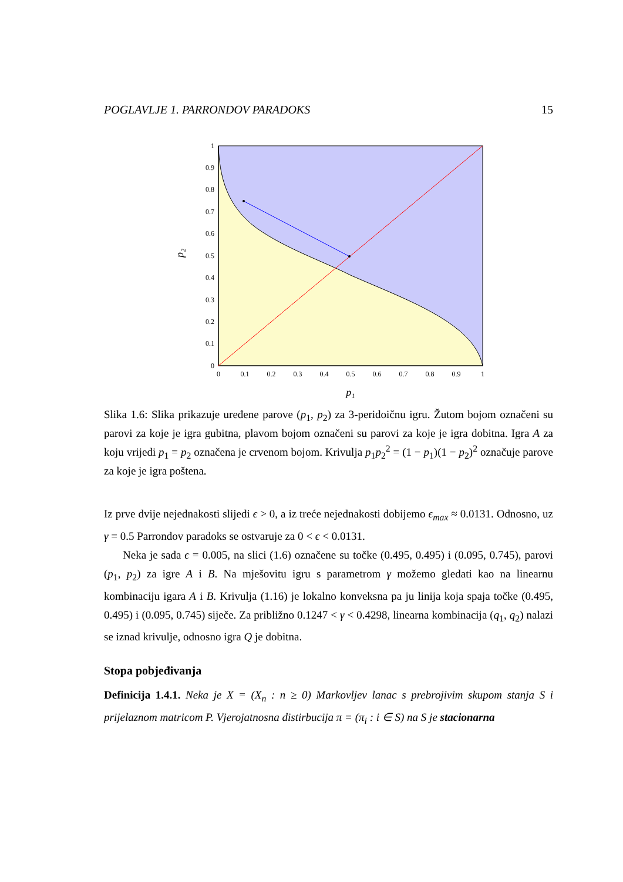POGLAVLJE 1. PARRONDOV PARADOKS 15
1
0.9
0.8
0.7
0.6
0.5
0.4
0.3
0.2
0.1
0
0
0.1
0.2
0.3
0.4
0.5
0.6
0.7
0.8
0.9
1
p₁
p₂
Slika 1.6: Slika prikazuje uređene parove (p<sub>1</sub>, p<sub>2</sub>) za 3-peridoičnu igru. Žutom bojom označeni su parovi za koje je igra gubitna, plavom bojom označeni su parovi za koje je igra dobitna. Igra A za koju vrijedi p<sub>1</sub> = p<sub>2</sub> označena je crvenom bojom. Krivulja p<sub>1</sub>p<sub>2</sub><sup>2</sup> = (1 − p<sub>1</sub>)(1 − p<sub>2</sub>)<sup>2</sup> označuje parove za koje je igra poštena.
Iz prve dvije nejednakosti slijedi ϵ > 0, a iz treće nejednakosti dobijemo ϵ<sub>max</sub> ≈ 0.0131. Odnosno, uz γ = 0.5 Parrondov paradoks se ostvaruje za 0 < ϵ < 0.0131.
Neka je sada ϵ = 0.005, na slici (1.6) označene su točke (0.495, 0.495) i (0.095, 0.745), parovi (p<sub>1</sub>, p<sub>2</sub>) za igre A i B. Na mješovitu igru s parametrom γ možemo gledati kao na linearnu kombinaciju igara A i B. Krivulja (1.16) je lokalno konveksna pa ju linija koja spaja točke (0.495, 0.495) i (0.095, 0.745) siječe. Za približno 0.1247 < γ < 0.4298, linearna kombinacija (q<sub>1</sub>, q<sub>2</sub>) nalazi se iznad krivulje, odnosno igra Q je dobitna.
Stopa pobjeđivanja
Definicija 1.4.1. Neka je X = (X<sub>n</sub> : n ≥ 0) Markovljev lanac s prebrojivim skupom stanja S i prijelaznom matricom P. Vjerojatnosna distirbucija π = (π<sub>i</sub> : i ∈ S) na S je stacionarna